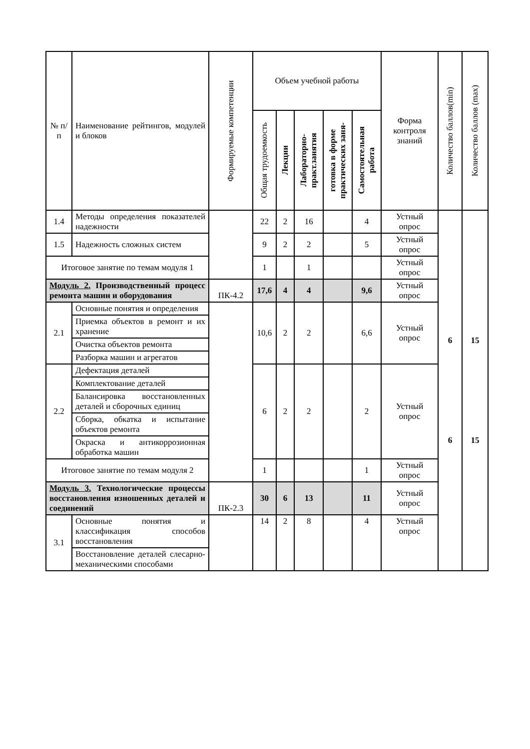| № п/п | Наименование рейтингов, модулей и блоков | Формируемые компетенции | Объем учебной работы | | | | | Форма контроля знаний | Количество баллов(min) | Количество баллов (max) |
| --- | --- | --- | --- | --- | --- | --- | --- | --- | --- | --- |
| | | | Общая трудоемкость | Лекции | Лабораторно- практ.занятия | готовка в форме практических заня- | Самостоятельная работа | | | |
| 1.4 | Методы определения показателей надежности | | 22 | 2 | 16 | | 4 | Устный опрос | 6 6 | 15 15 |
| 1.5 | Надежность сложных систем | | 9 | 2 | 2 | | 5 | Устный опрос | | |
| Итоговое занятие по темам модуля 1 | | | 1 | | 1 | | | Устный опрос | | |
| Модуль 2. Производственный процесс ремонта машин и оборудования | | ПК-4.2 | 17,6 | 4 | 4 | | 9,6 | Устный опрос | | |
| 2.1 | Основные понятия и определения | | 10,6 | 2 | 2 | | 6,6 | Устный опрос | | |
| | Приемка объектов в ремонт и их хранение | | | | | | | | | |
| | Очистка объектов ремонта | | | | | | | | | |
| | Разборка машин и агрегатов | | | | | | | | | |
| 2.2 | Дефектация деталей | | 6 | 2 | 2 | | 2 | Устный опрос | | |
| | Комплектование деталей | | | | | | | | | |
| | Балансировка восстановленных деталей и сборочных единиц | | | | | | | | | |
| | Сборка, обкатка и испытание объектов ремонта | | | | | | | | | |
| | Окраска и антикоррозионная обработка машин | | | | | | | | | |
| Итоговое занятие по темам модуля 2 | | | 1 | | | | 1 | Устный опрос | | |
| Модуль 3. Технологические процессы восстановления изношенных деталей и соединений | | ПК-2.3 | 30 | 6 | 13 | | 11 | Устный опрос | | |
| 3.1 | Основные понятия и классификация способов восстановления | | 14 | 2 | 8 | | 4 | Устный опрос | | |
| | Восстановление деталей слесарно-механическими способами | | | | | | | | | |